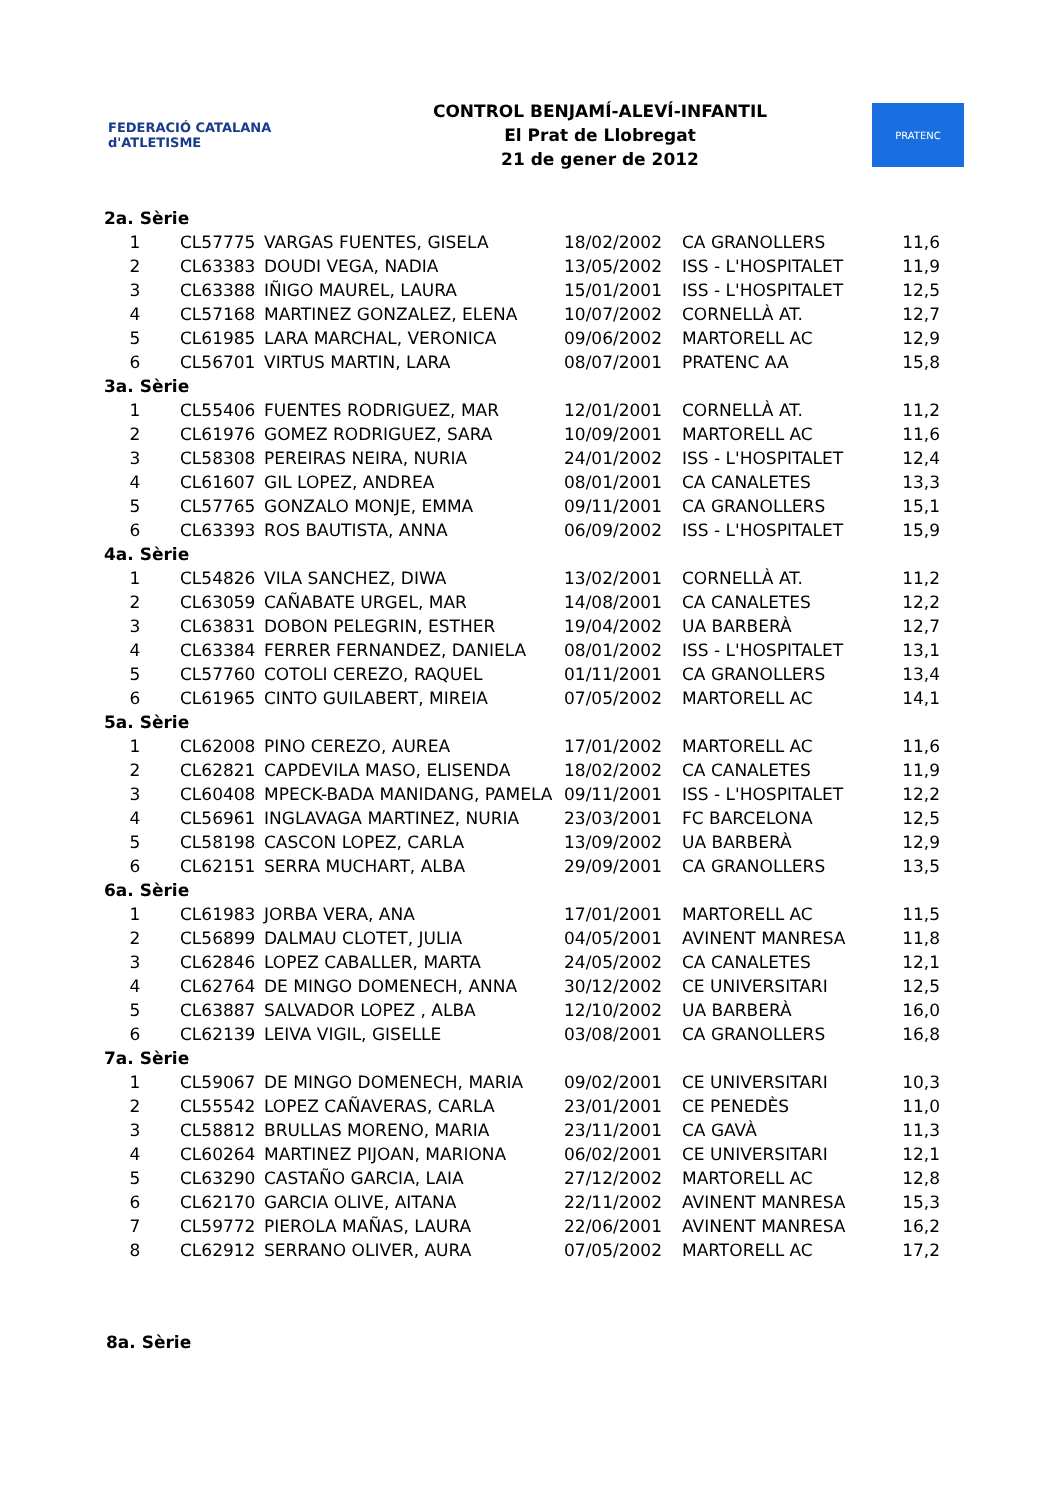FEDERACIÓ CATALANA d'ATLETISME
CONTROL BENJAMÍ-ALEVÍ-INFANTIL
El Prat de Llobregat
21 de gener de 2012
PRATENC
| 2a. Sèrie | | | | | |
| 1 | CL57775 | VARGAS FUENTES, GISELA | 18/02/2002 | CA GRANOLLERS | 11,6 |
| 2 | CL63383 | DOUDI VEGA, NADIA | 13/05/2002 | ISS - L'HOSPITALET | 11,9 |
| 3 | CL63388 | IÑIGO MAUREL, LAURA | 15/01/2001 | ISS - L'HOSPITALET | 12,5 |
| 4 | CL57168 | MARTINEZ GONZALEZ, ELENA | 10/07/2002 | CORNELLÀ AT. | 12,7 |
| 5 | CL61985 | LARA MARCHAL, VERONICA | 09/06/2002 | MARTORELL AC | 12,9 |
| 6 | CL56701 | VIRTUS MARTIN, LARA | 08/07/2001 | PRATENC AA | 15,8 |
| 3a. Sèrie | | | | | |
| 1 | CL55406 | FUENTES RODRIGUEZ, MAR | 12/01/2001 | CORNELLÀ AT. | 11,2 |
| 2 | CL61976 | GOMEZ RODRIGUEZ, SARA | 10/09/2001 | MARTORELL AC | 11,6 |
| 3 | CL58308 | PEREIRAS NEIRA, NURIA | 24/01/2002 | ISS - L'HOSPITALET | 12,4 |
| 4 | CL61607 | GIL LOPEZ, ANDREA | 08/01/2001 | CA CANALETES | 13,3 |
| 5 | CL57765 | GONZALO MONJE, EMMA | 09/11/2001 | CA GRANOLLERS | 15,1 |
| 6 | CL63393 | ROS BAUTISTA, ANNA | 06/09/2002 | ISS - L'HOSPITALET | 15,9 |
| 4a. Sèrie | | | | | |
| 1 | CL54826 | VILA SANCHEZ, DIWA | 13/02/2001 | CORNELLÀ AT. | 11,2 |
| 2 | CL63059 | CAÑABATE URGEL, MAR | 14/08/2001 | CA CANALETES | 12,2 |
| 3 | CL63831 | DOBON PELEGRIN, ESTHER | 19/04/2002 | UA BARBERÀ | 12,7 |
| 4 | CL63384 | FERRER FERNANDEZ, DANIELA | 08/01/2002 | ISS - L'HOSPITALET | 13,1 |
| 5 | CL57760 | COTOLI CEREZO, RAQUEL | 01/11/2001 | CA GRANOLLERS | 13,4 |
| 6 | CL61965 | CINTO GUILABERT, MIREIA | 07/05/2002 | MARTORELL AC | 14,1 |
| 5a. Sèrie | | | | | |
| 1 | CL62008 | PINO CEREZO, AUREA | 17/01/2002 | MARTORELL AC | 11,6 |
| 2 | CL62821 | CAPDEVILA MASO, ELISENDA | 18/02/2002 | CA CANALETES | 11,9 |
| 3 | CL60408 | MPECK-BADA MANIDANG, PAMELA | 09/11/2001 | ISS - L'HOSPITALET | 12,2 |
| 4 | CL56961 | INGLAVAGA MARTINEZ, NURIA | 23/03/2001 | FC BARCELONA | 12,5 |
| 5 | CL58198 | CASCON LOPEZ, CARLA | 13/09/2002 | UA BARBERÀ | 12,9 |
| 6 | CL62151 | SERRA MUCHART, ALBA | 29/09/2001 | CA GRANOLLERS | 13,5 |
| 6a. Sèrie | | | | | |
| 1 | CL61983 | JORBA VERA, ANA | 17/01/2001 | MARTORELL AC | 11,5 |
| 2 | CL56899 | DALMAU CLOTET, JULIA | 04/05/2001 | AVINENT MANRESA | 11,8 |
| 3 | CL62846 | LOPEZ CABALLER, MARTA | 24/05/2002 | CA CANALETES | 12,1 |
| 4 | CL62764 | DE MINGO DOMENECH, ANNA | 30/12/2002 | CE UNIVERSITARI | 12,5 |
| 5 | CL63887 | SALVADOR LOPEZ , ALBA | 12/10/2002 | UA BARBERÀ | 16,0 |
| 6 | CL62139 | LEIVA VIGIL, GISELLE | 03/08/2001 | CA GRANOLLERS | 16,8 |
| 7a. Sèrie | | | | | |
| 1 | CL59067 | DE MINGO DOMENECH, MARIA | 09/02/2001 | CE UNIVERSITARI | 10,3 |
| 2 | CL55542 | LOPEZ CAÑAVERAS, CARLA | 23/01/2001 | CE PENEDÈS | 11,0 |
| 3 | CL58812 | BRULLAS MORENO, MARIA | 23/11/2001 | CA GAVÀ | 11,3 |
| 4 | CL60264 | MARTINEZ PIJOAN, MARIONA | 06/02/2001 | CE UNIVERSITARI | 12,1 |
| 5 | CL63290 | CASTAÑO GARCIA, LAIA | 27/12/2002 | MARTORELL AC | 12,8 |
| 6 | CL62170 | GARCIA OLIVE, AITANA | 22/11/2002 | AVINENT MANRESA | 15,3 |
| 7 | CL59772 | PIEROLA MAÑAS, LAURA | 22/06/2001 | AVINENT MANRESA | 16,2 |
| 8 | CL62912 | SERRANO OLIVER, AURA | 07/05/2002 | MARTORELL AC | 17,2 |
8a. Sèrie